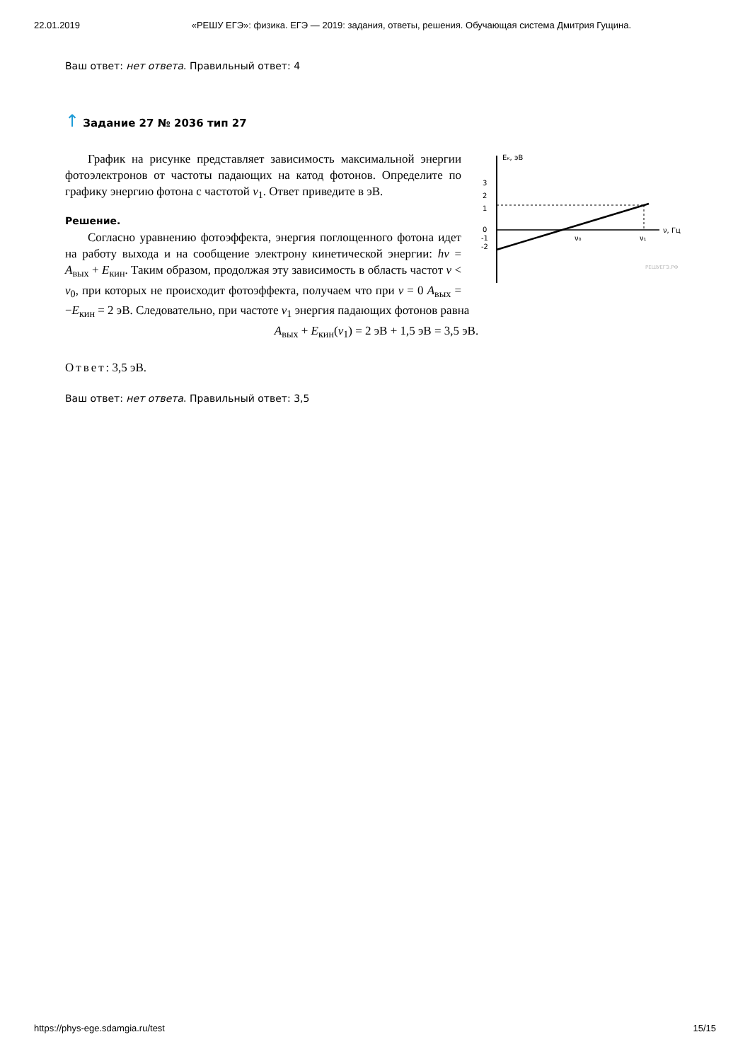22.01.2019 «РЕШУ ЕГЭ»: физика. ЕГЭ — 2019: задания, ответы, решения. Обучающая система Дмитрия Гущина.
Ваш ответ: нет ответа. Правильный ответ: 4
↑ Задание 27 № 2036 тип 27
Eк, эВ
ν, Гц
3
2
1
0
-1
-2
ν₀
ν₁
РЕШУЕГЭ.РФ
График на рисунке представляет зависимость максимальной энергии фотоэлектронов от частоты падающих на катод фотонов. Определите по графику энергию фотона с частотой ν<sub>1</sub>. Ответ приведите в эВ.
Решение.
Согласно уравнению фотоэффекта, энергия поглощенного фотона идет на работу выхода и на сообщение электрону кинетической энергии: hν = A<sub>вых</sub> + E<sub>кин</sub>. Таким образом, продолжая эту зависимость в область частот ν < ν<sub>0</sub>, при которых не происходит фотоэффекта, получаем что при ν = 0 A<sub>вых</sub> = −E<sub>кин</sub> = 2 эВ. Следовательно, при частоте ν<sub>1</sub> энергия падающих фотонов равна
A<sub>вых</sub> + E<sub>кин</sub>(ν<sub>1</sub>) = 2 эВ + 1,5 эВ = 3,5 эВ.
Ответ: 3,5 эВ.
Ваш ответ: нет ответа. Правильный ответ: 3,5
https://phys-ege.sdamgia.ru/test 15/15